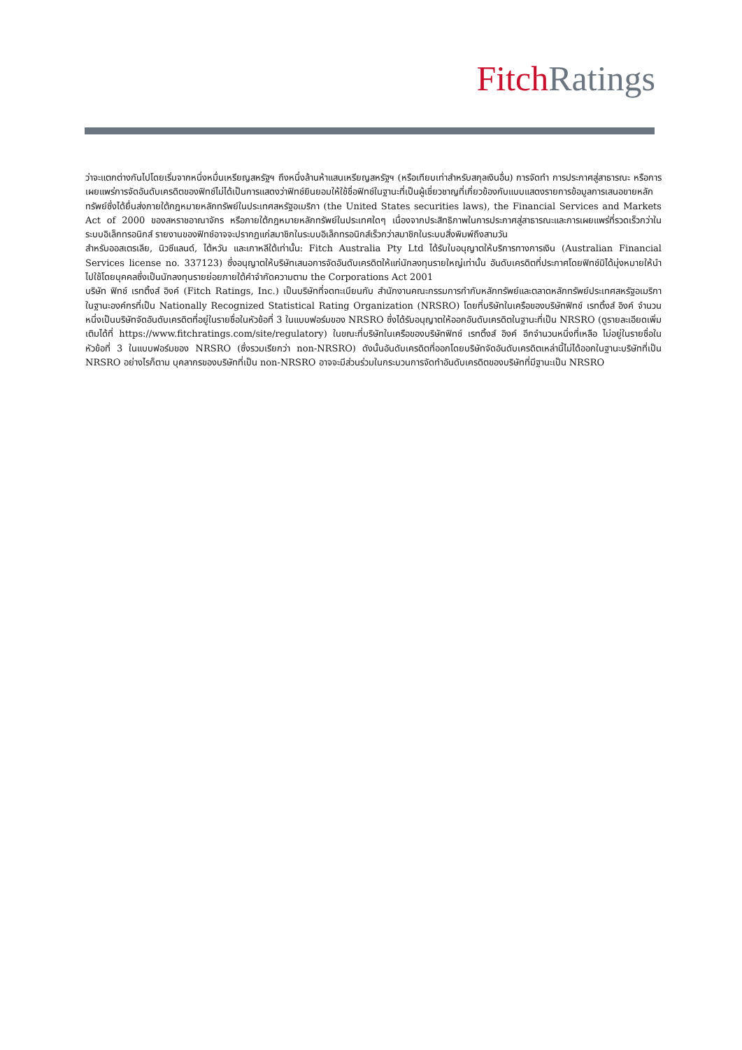Fitch Ratings
ว่าจะแตกต่างกันไปโดยเริ่มจากหนึ่งหมื่นเหรียญสหรัฐฯ ถึงหนึ่งล้านห้าแสนเหรียญสหรัฐฯ (หรือเทียบเท่าสำหรับสกุลเงินอื่น) การจัดทำ การประกาศสู่สาธารณะ หรือการเผยแพร่การจัดอันดับเครดิตของฟิทช์ไม่ได้เป็นการแสดงว่าฟิทช์ยินยอมให้ใช้ชื่อฟิทช์ในฐานะที่เป็นผู้เชี่ยวชาญที่เกี่ยวข้องกับแบบแสดงรายการข้อมูลการเสนอขายหลักทรัพย์ซึ่งได้ยื่นส่งภายใต้กฎหมายหลักทรัพย์ในประเทศสหรัฐอเมริกา (the United States securities laws), the Financial Services and Markets Act of 2000 ของสหราชอาณาจักร หรือภายใต้กฎหมายหลักทรัพย์ในประเทศใดๆ เนื่องจากประสิทธิภาพในการประกาศสู่สาธารณะและการเผยแพร่ที่รวดเร็วกว่าในระบบอิเล็กทรอนิกส์ รายงานของฟิทช์อาจจะปรากฏแก่สมาชิกในระบบอิเล็กทรอนิกส์เร็วกว่าสมาชิกในระบบสิ่งพิมพ์ถึงสามวัน
สำหรับออสเตรเลีย, นิวซีแลนด์, ไต้หวัน และเกาหลีใต้เท่านั้น: Fitch Australia Pty Ltd ได้รับใบอนุญาตให้บริการทางการเงิน (Australian Financial Services license no. 337123) ซึ่งอนุญาตให้บริษัทเสนอการจัดอันดับเครดิตให้แก่นักลงทุนรายใหญ่เท่านั้น อันดับเครดิตที่ประกาศโดยฟิทช์มิได้มุ่งหมายให้นำไปใช้โดยบุคคลซึ่งเป็นนักลงทุนรายย่อยภายใต้คำจำกัดความตาม the Corporations Act 2001
บริษัท ฟิทช์ เรทติ้งส์ อิงค์ (Fitch Ratings, Inc.) เป็นบริษัทที่จดทะเบียนกับ สำนักงานคณะกรรมการกำกับหลักทรัพย์และตลาดหลักทรัพย์ประเทศสหรัฐอเมริกา ในฐานะองค์กรที่เป็น Nationally Recognized Statistical Rating Organization (NRSRO) โดยที่บริษัทในเครือของบริษัทฟิทช์ เรทติ้งส์ อิงค์ จำนวนหนึ่งเป็นบริษัทจัดอันดับเครดิตที่อยู่ในรายชื่อในหัวข้อที่ 3 ในแบบฟอร์มของ NRSRO ซึ่งได้รับอนุญาตให้ออกอันดับเครดิตในฐานะที่เป็น NRSRO (ดูรายละเอียดเพิ่มเติมได้ที่ https://www.fitchratings.com/site/regulatory) ในขณะที่บริษัทในเครือของบริษัทฟิทช์ เรทติ้งส์ อิงค์ อีกจำนวนหนึ่งที่เหลือ ไม่อยู่ในรายชื่อในหัวข้อที่ 3 ในแบบฟอร์มของ NRSRO (ซึ่งรวมเรียกว่า non-NRSRO) ดังนั้นอันดับเครดิตที่ออกโดยบริษัทจัดอันดับเครดิตเหล่านี้ไม่ได้ออกในฐานะบริษัทที่เป็น NRSRO อย่างไรก็ตาม บุคลากรของบริษัทที่เป็น non-NRSRO อาจจะมีส่วนร่วมในกระบวนการจัดทำอันดับเครดิตของบริษัทที่มีฐานะเป็น NRSRO